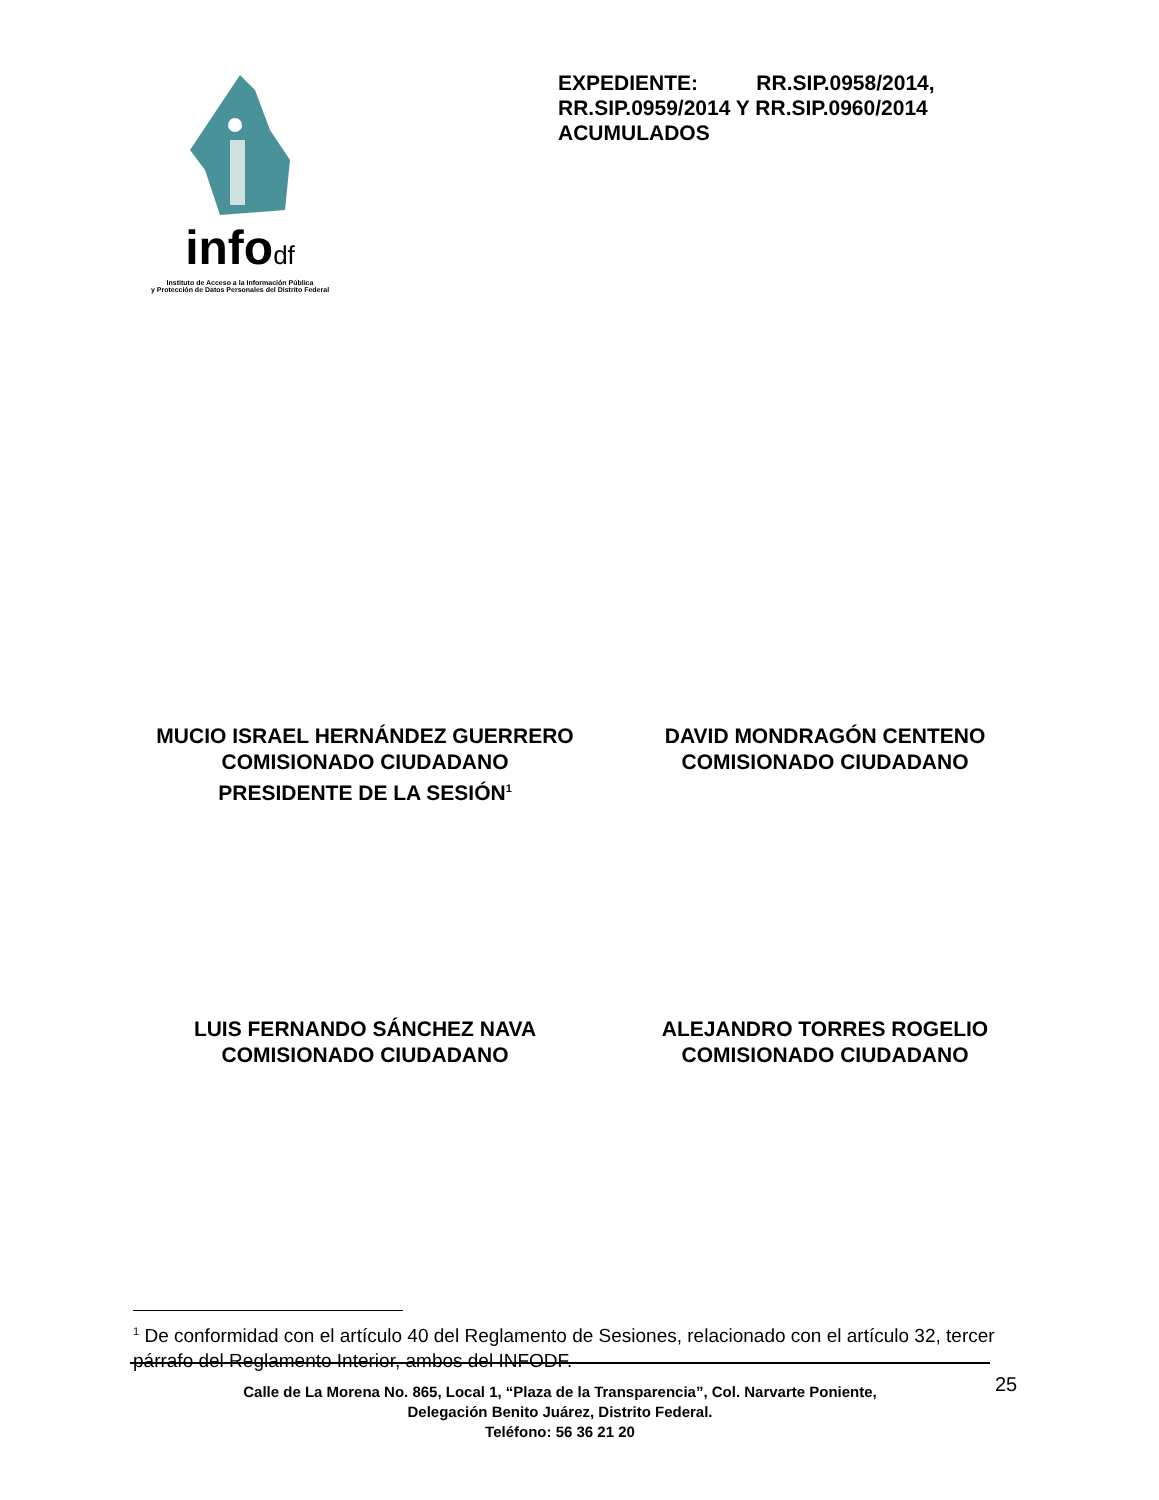infodf
Instituto de Acceso a la Información Pública
y Protección de Datos Personales del Distrito Federal
EXPEDIENTE: RR.SIP.0958/2014, RR.SIP.0959/2014 Y RR.SIP.0960/2014 ACUMULADOS
MUCIO ISRAEL HERNÁNDEZ GUERRERO
COMISIONADO CIUDADANO
PRESIDENTE DE LA SESIÓN<sup>1</sup>
DAVID MONDRAGÓN CENTENO
COMISIONADO CIUDADANO
LUIS FERNANDO SÁNCHEZ NAVA
COMISIONADO CIUDADANO
ALEJANDRO TORRES ROGELIO
COMISIONADO CIUDADANO
<sup>1</sup> De conformidad con el artículo 40 del Reglamento de Sesiones, relacionado con el artículo 32, tercer párrafo del Reglamento Interior, ambos del INFODF.
25
Calle de La Morena No. 865, Local 1, “Plaza de la Transparencia”, Col. Narvarte Poniente,
Delegación Benito Juárez, Distrito Federal.
Teléfono: 56 36 21 20